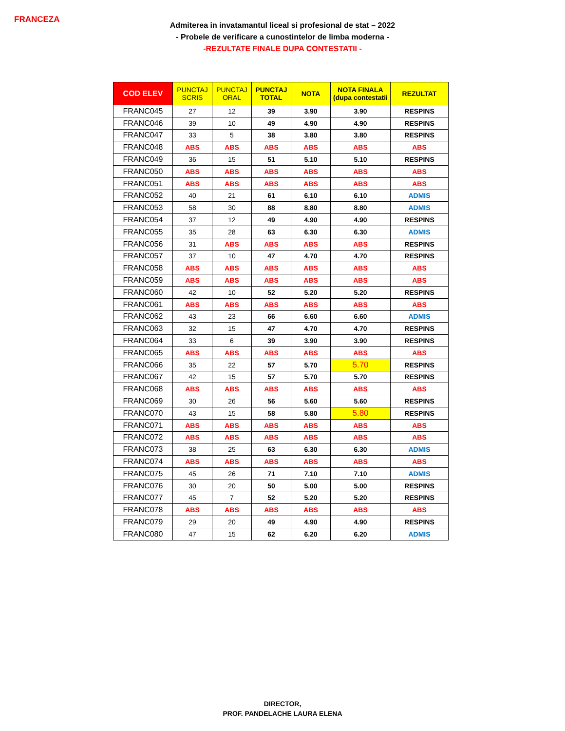FRANCEZA
Admiterea in invatamantul liceal si profesional de stat – 2022
- Probele de verificare a cunostintelor de limba moderna -
-REZULTATE FINALE DUPA CONTESTATII -
| COD ELEV | PUNCTAJ SCRIS | PUNCTAJ ORAL | PUNCTAJ TOTAL | NOTA | NOTA FINALA (dupa contestatii | REZULTAT |
| --- | --- | --- | --- | --- | --- | --- |
| FRANC045 | 27 | 12 | 39 | 3.90 | 3.90 | RESPINS |
| FRANC046 | 39 | 10 | 49 | 4.90 | 4.90 | RESPINS |
| FRANC047 | 33 | 5 | 38 | 3.80 | 3.80 | RESPINS |
| FRANC048 | ABS | ABS | ABS | ABS | ABS | ABS |
| FRANC049 | 36 | 15 | 51 | 5.10 | 5.10 | RESPINS |
| FRANC050 | ABS | ABS | ABS | ABS | ABS | ABS |
| FRANC051 | ABS | ABS | ABS | ABS | ABS | ABS |
| FRANC052 | 40 | 21 | 61 | 6.10 | 6.10 | ADMIS |
| FRANC053 | 58 | 30 | 88 | 8.80 | 8.80 | ADMIS |
| FRANC054 | 37 | 12 | 49 | 4.90 | 4.90 | RESPINS |
| FRANC055 | 35 | 28 | 63 | 6.30 | 6.30 | ADMIS |
| FRANC056 | 31 | ABS | ABS | ABS | ABS | RESPINS |
| FRANC057 | 37 | 10 | 47 | 4.70 | 4.70 | RESPINS |
| FRANC058 | ABS | ABS | ABS | ABS | ABS | ABS |
| FRANC059 | ABS | ABS | ABS | ABS | ABS | ABS |
| FRANC060 | 42 | 10 | 52 | 5.20 | 5.20 | RESPINS |
| FRANC061 | ABS | ABS | ABS | ABS | ABS | ABS |
| FRANC062 | 43 | 23 | 66 | 6.60 | 6.60 | ADMIS |
| FRANC063 | 32 | 15 | 47 | 4.70 | 4.70 | RESPINS |
| FRANC064 | 33 | 6 | 39 | 3.90 | 3.90 | RESPINS |
| FRANC065 | ABS | ABS | ABS | ABS | ABS | ABS |
| FRANC066 | 35 | 22 | 57 | 5.70 | 5.70 | RESPINS |
| FRANC067 | 42 | 15 | 57 | 5.70 | 5.70 | RESPINS |
| FRANC068 | ABS | ABS | ABS | ABS | ABS | ABS |
| FRANC069 | 30 | 26 | 56 | 5.60 | 5.60 | RESPINS |
| FRANC070 | 43 | 15 | 58 | 5.80 | 5.80 | RESPINS |
| FRANC071 | ABS | ABS | ABS | ABS | ABS | ABS |
| FRANC072 | ABS | ABS | ABS | ABS | ABS | ABS |
| FRANC073 | 38 | 25 | 63 | 6.30 | 6.30 | ADMIS |
| FRANC074 | ABS | ABS | ABS | ABS | ABS | ABS |
| FRANC075 | 45 | 26 | 71 | 7.10 | 7.10 | ADMIS |
| FRANC076 | 30 | 20 | 50 | 5.00 | 5.00 | RESPINS |
| FRANC077 | 45 | 7 | 52 | 5.20 | 5.20 | RESPINS |
| FRANC078 | ABS | ABS | ABS | ABS | ABS | ABS |
| FRANC079 | 29 | 20 | 49 | 4.90 | 4.90 | RESPINS |
| FRANC080 | 47 | 15 | 62 | 6.20 | 6.20 | ADMIS |
DIRECTOR,
PROF. PANDELACHE LAURA ELENA